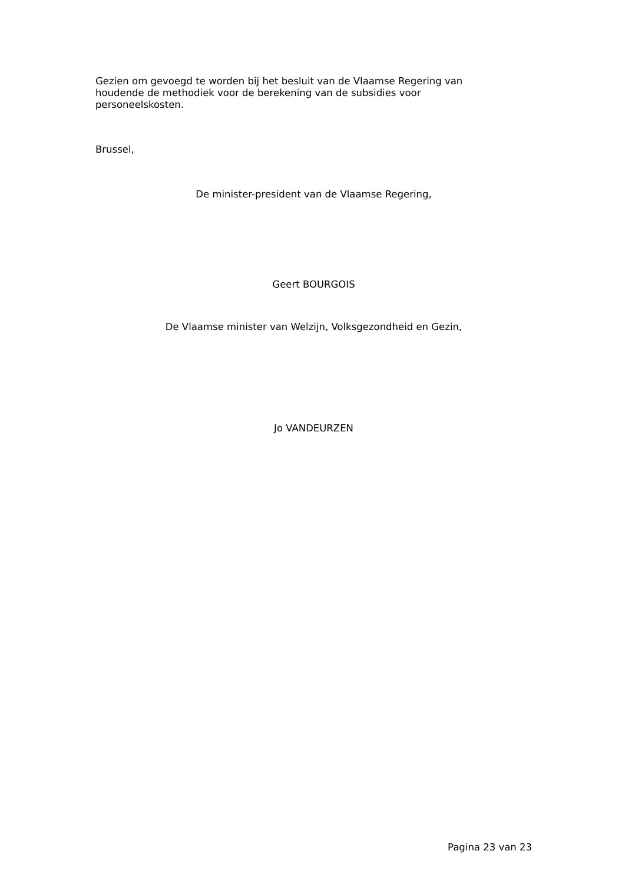Gezien om gevoegd te worden bij het besluit van de Vlaamse Regering van houdende de methodiek voor de berekening van de subsidies voor personeelskosten.
Brussel,
De minister-president van de Vlaamse Regering,
Geert BOURGOIS
De Vlaamse minister van Welzijn, Volksgezondheid en Gezin,
Jo VANDEURZEN
Pagina 23 van 23